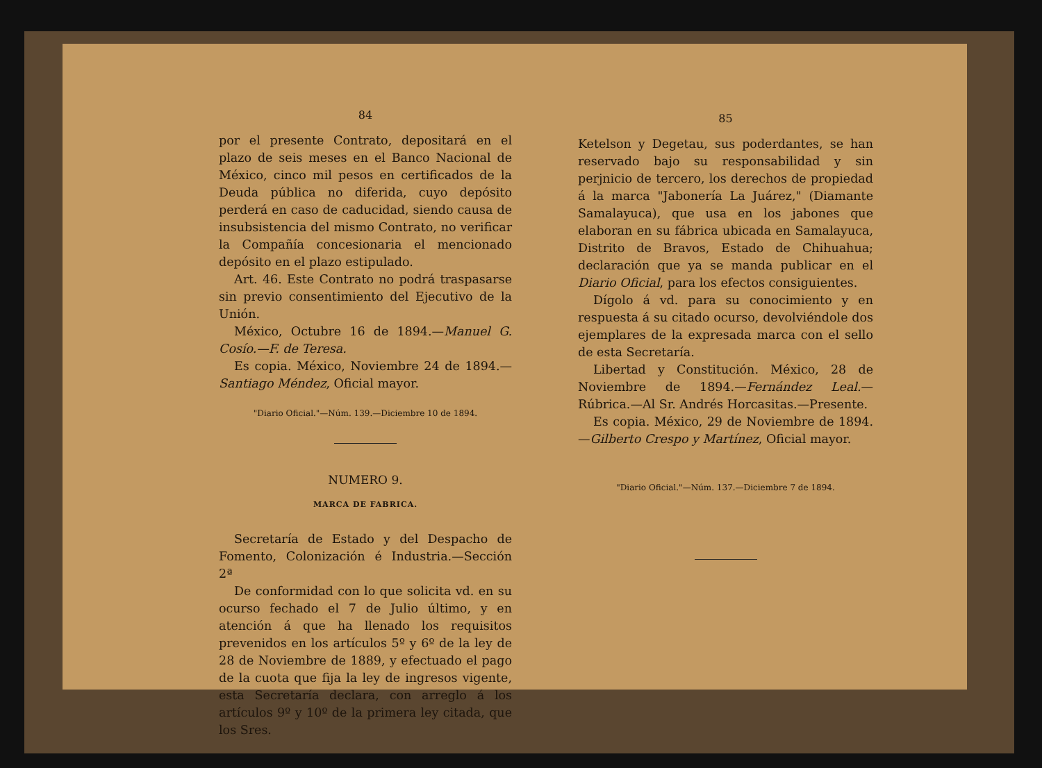84
por el presente Contrato, depositará en el plazo de seis meses en el Banco Nacional de México, cinco mil pesos en certificados de la Deuda pública no diferida, cuyo depósito perderá en caso de caducidad, siendo causa de insubsistencia del mismo Contrato, no verificar la Compañía concesionaria el mencionado depósito en el plazo estipulado.
Art. 46. Este Contrato no podrá traspasarse sin previo consentimiento del Ejecutivo de la Unión.
México, Octubre 16 de 1894.—Manuel G. Cosío.—F. de Teresa.
Es copia. México, Noviembre 24 de 1894.—Santiago Méndez, Oficial mayor.
"Diario Oficial."—Núm. 139.—Diciembre 10 de 1894.
NUMERO 9.
MARCA DE FABRICA.
Secretaría de Estado y del Despacho de Fomento, Colonización é Industria.—Sección 2ª
De conformidad con lo que solicita vd. en su ocurso fechado el 7 de Julio último, y en atención á que ha llenado los requisitos prevenidos en los artículos 5º y 6º de la ley de 28 de Noviembre de 1889, y efectuado el pago de la cuota que fija la ley de ingresos vigente, esta Secretaría declara, con arreglo á los artículos 9º y 10º de la primera ley citada, que los Sres.
85
Ketelson y Degetau, sus poderdantes, se han reservado bajo su responsabilidad y sin perjnicio de tercero, los derechos de propiedad á la marca "Jabonería La Juárez," (Diamante Samalayuca), que usa en los jabones que elaboran en su fábrica ubicada en Samalayuca, Distrito de Bravos, Estado de Chihuahua; declaración que ya se manda publicar en el Diario Oficial, para los efectos consiguientes.
Dígolo á vd. para su conocimiento y en respuesta á su citado ocurso, devolviéndole dos ejemplares de la expresada marca con el sello de esta Secretaría.
Libertad y Constitución. México, 28 de Noviembre de 1894.—Fernández Leal.—Rúbrica.—Al Sr. Andrés Horcasitas.—Presente.
Es copia. México, 29 de Noviembre de 1894.—Gilberto Crespo y Martínez, Oficial mayor.
"Diario Oficial."—Núm. 137.—Diciembre 7 de 1894.